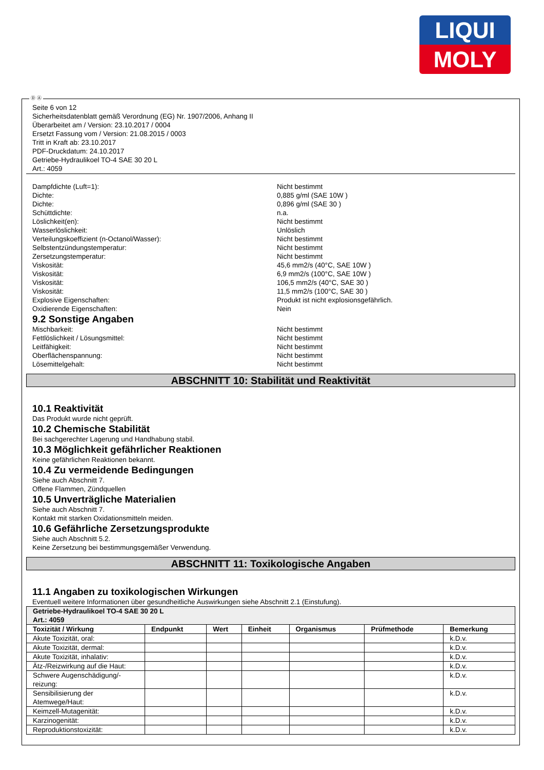LIQUI
MOLY
Ⓓ Ⓐ
Seite 6 von 12
Sicherheitsdatenblatt gemäß Verordnung (EG) Nr. 1907/2006, Anhang II
Überarbeitet am / Version: 23.10.2017 / 0004
Ersetzt Fassung vom / Version: 21.08.2015 / 0003
Tritt in Kraft ab: 23.10.2017
PDF-Druckdatum: 24.10.2017
Getriebe-Hydraulikoel TO-4 SAE 30 20 L
Art.: 4059
Dampfdichte (Luft=1): Nicht bestimmt
Dichte: 0,885 g/ml (SAE 10W )
Dichte: 0,896 g/ml (SAE 30 )
Schüttdichte: n.a.
Löslichkeit(en): Nicht bestimmt
Wasserlöslichkeit: Unlöslich
Verteilungskoeffizient (n-Octanol/Wasser): Nicht bestimmt
Selbstentzündungstemperatur: Nicht bestimmt
Zersetzungstemperatur: Nicht bestimmt
Viskosität: 45,6 mm2/s (40°C, SAE 10W )
Viskosität: 6,9 mm2/s (100°C, SAE 10W )
Viskosität: 106,5 mm2/s (40°C, SAE 30 )
Viskosität: 11,5 mm2/s (100°C, SAE 30 )
Explosive Eigenschaften: Produkt ist nicht explosionsgefährlich.
Oxidierende Eigenschaften: Nein
9.2 Sonstige Angaben
Mischbarkeit: Nicht bestimmt
Fettlöslichkeit / Lösungsmittel: Nicht bestimmt
Leitfähigkeit: Nicht bestimmt
Oberflächenspannung: Nicht bestimmt
Lösemittelgehalt: Nicht bestimmt
ABSCHNITT 10: Stabilität und Reaktivität
10.1 Reaktivität
Das Produkt wurde nicht geprüft.
10.2 Chemische Stabilität
Bei sachgerechter Lagerung und Handhabung stabil.
10.3 Möglichkeit gefährlicher Reaktionen
Keine gefährlichen Reaktionen bekannt.
10.4 Zu vermeidende Bedingungen
Siehe auch Abschnitt 7.
Offene Flammen, Zündquellen
10.5 Unverträgliche Materialien
Siehe auch Abschnitt 7.
Kontakt mit starken Oxidationsmitteln meiden.
10.6 Gefährliche Zersetzungsprodukte
Siehe auch Abschnitt 5.2.
Keine Zersetzung bei bestimmungsgemäßer Verwendung.
ABSCHNITT 11: Toxikologische Angaben
11.1 Angaben zu toxikologischen Wirkungen
Eventuell weitere Informationen über gesundheitliche Auswirkungen siehe Abschnitt 2.1 (Einstufung).
| Getriebe-Hydraulikoel TO-4 SAE 30 20 L Art.: 4059 | | | | | | |
| Toxizität / Wirkung | Endpunkt | Wert | Einheit | Organismus | Prüfmethode | Bemerkung |
| Akute Toxizität, oral: | | | | | | k.D.v. |
| Akute Toxizität, dermal: | | | | | | k.D.v. |
| Akute Toxizität, inhalativ: | | | | | | k.D.v. |
| Ätz-/Reizwirkung auf die Haut: | | | | | | k.D.v. |
| Schwere Augenschädigung/-reizung: | | | | | | k.D.v. |
| Sensibilisierung der Atemwege/Haut: | | | | | | k.D.v. |
| Keimzell-Mutagenität: | | | | | | k.D.v. |
| Karzinogenität: | | | | | | k.D.v. |
| Reproduktionstoxizität: | | | | | | k.D.v. |